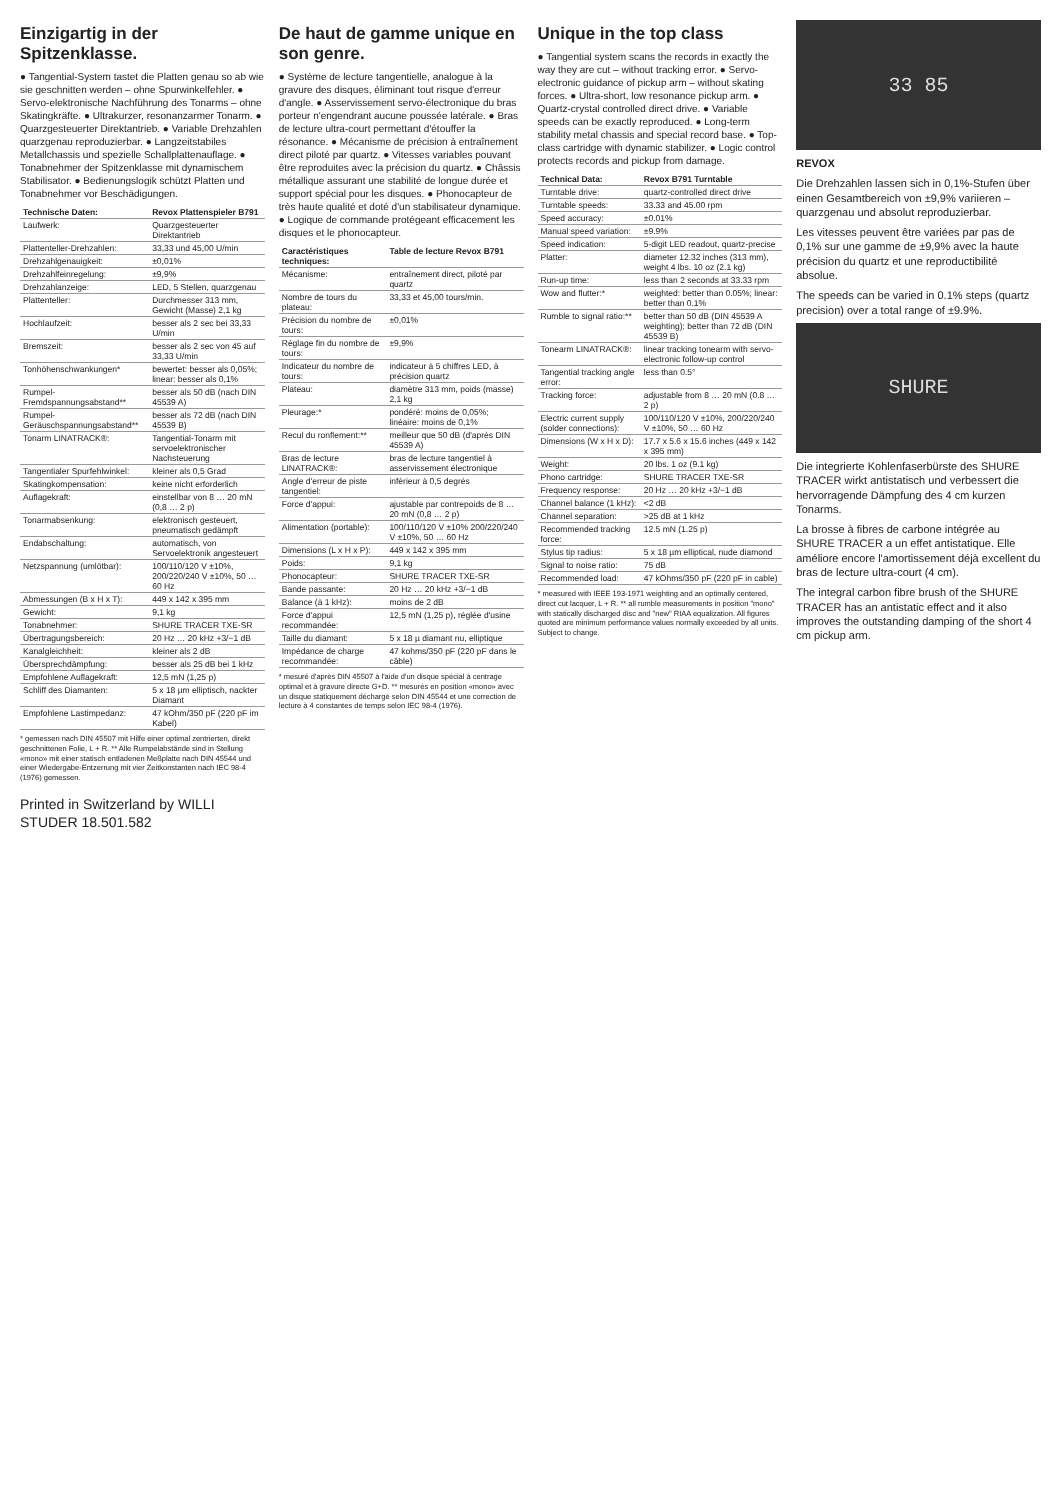Einzigartig in der Spitzenklasse.
● Tangential-System tastet die Platten genau so ab wie sie geschnitten werden – ohne Spurwinkelfehler. ● Servo-elektronische Nachführung des Tonarms – ohne Skatingkräfte. ● Ultrakurzer, resonanzarmer Tonarm. ● Quarzgesteuerter Direktantrieb. ● Variable Drehzahlen quarzgenau reproduzierbar. ● Langzeitstabiles Metallchassis und spezielle Schallplattenauflage. ● Tonabnehmer der Spitzenklasse mit dynamischem Stabilisator. ● Bedienungslogik schützt Platten und Tonabnehmer vor Beschädigungen.
| Technische Daten: | Revox Plattenspieler B791 |
| --- | --- |
| Laufwerk: | Quarzgesteuerter Direktantrieb |
| Plattenteller-Drehzahlen: | 33,33 und 45,00 U/min |
| Drehzahlgenauigkeit: | ±0,01% |
| Drehzahlfeinregelung: | ±9,9% |
| Drehzahlanzeige: | LED, 5 Stellen, quarzgenau |
| Plattenteller: | Durchmesser 313 mm, Gewicht (Masse) 2,1 kg |
| Hochlaufzeit: | besser als 2 sec bei 33,33 U/min |
| Bremszeit: | besser als 2 sec von 45 auf 33,33 U/min |
| Tonhöhenschwankungen* | bewertet: besser als 0,05%; linear: besser als 0,1% |
| Rumpel-Fremdspannungsabstand** | besser als 50 dB (nach DIN 45539 A) |
| Rumpel-Geräuschspannungsabstand** | besser als 72 dB (nach DIN 45539 B) |
| Tonarm LINATRACK®: | Tangential-Tonarm mit servoelektronischer Nachsteuerung |
| Tangentialer Spurfehlwinkel: | kleiner als 0,5 Grad |
| Skatingkompensation: | keine nicht erforderlich |
| Auflagekraft: | einstellbar von 8 … 20 mN (0,8 … 2 p) |
| Tonarmabsenkung: | elektronisch gesteuert, pneumatisch gedämpft |
| Endabschaltung: | automatisch, von Servoelektronik angesteuert |
| Netzspannung (umlötbar): | 100/110/120 V ±10%, 200/220/240 V ±10%, 50 … 60 Hz |
| Abmessungen (B x H x T): | 449 x 142 x 395 mm |
| Gewicht: | 9,1 kg |
| Tonabnehmer: | SHURE TRACER TXE-SR |
| Übertragungsbereich: | 20 Hz … 20 kHz +3/−1 dB |
| Kanalgleichheit: | kleiner als 2 dB |
| Übersprechdämpfung: | besser als 25 dB bei 1 kHz |
| Empfohlene Auflagekraft: | 12,5 mN (1,25 p) |
| Schliff des Diamanten: | 5 x 18 µm elliptisch, nackter Diamant |
| Empfohlene Lastimpedanz: | 47 kOhm/350 pF (220 pF im Kabel) |
* gemessen nach DIN 45507 mit Hilfe einer optimal zentrierten, direkt geschnittenen Folie, L + R. ** Alle Rumpelabstände sind in Stellung «mono» mit einer statisch entladenen Meßplatte nach DIN 45544 und einer Wiedergabe-Entzerrung mit vier Zeitkonstanten nach IEC 98-4 (1976) gemessen.
Printed in Switzerland by WILLI STUDER 18.501.582
De haut de gamme unique en son genre.
● Système de lecture tangentielle, analogue à la gravure des disques, éliminant tout risque d'erreur d'angle. ● Asservissement servo-électronique du bras porteur n'engendrant aucune poussée latérale. ● Bras de lecture ultra-court permettant d'étouffer la résonance. ● Mécanisme de précision à entraînement direct piloté par quartz. ● Vitesses variables pouvant être reproduites avec la précision du quartz. ● Châssis métallique assurant une stabilité de longue durée et support spécial pour les disques. ● Phonocapteur de très haute qualité et doté d'un stabilisateur dynamique. ● Logique de commande protégeant efficacement les disques et le phonocapteur.
| Caractéristiques techniques: | Table de lecture Revox B791 |
| --- | --- |
| Mécanisme: | entraînement direct, piloté par quartz |
| Nombre de tours du plateau: | 33,33 et 45,00 tours/min. |
| Précision du nombre de tours: | ±0,01% |
| Réglage fin du nombre de tours: | ±9,9% |
| Indicateur du nombre de tours: | indicateur à 5 chiffres LED, à précision quartz |
| Plateau: | diamètre 313 mm, poids (masse) 2,1 kg |
| Pleurage:* | pondéré: moins de 0,05%; linéaire: moins de 0,1% |
| Recul du ronflement:** | meilleur que 50 dB (d'après DIN 45539 A) |
| Bras de lecture LINATRACK®: | bras de lecture tangentiel à asservissement électronique |
| Angle d'erreur de piste tangentiel: | inférieur à 0,5 degrés |
| Force d'appui: | ajustable par contrepoids de 8 … 20 mN (0,8 … 2 p) |
| Alimentation (portable): | 100/110/120 V ±10% 200/220/240 V ±10%, 50 … 60 Hz |
| Dimensions (L x H x P): | 449 x 142 x 395 mm |
| Poids: | 9,1 kg |
| Phonocapteur: | SHURE TRACER TXE-SR |
| Bande passante: | 20 Hz … 20 kHz +3/−1 dB |
| Balance (à 1 kHz): | moins de 2 dB |
| Force d'appui recommandée: | 12,5 mN (1,25 p), réglée d'usine |
| Taille du diamant: | 5 x 18 µ diamant nu, elliptique |
| Impédance de charge recommandée: | 47 kohms/350 pF (220 pF dans le câble) |
* mesuré d'après DIN 45507 à l'aide d'un disque spécial à centrage optimal et à gravure directe G+D. ** mesurés en position «mono» avec un disque statiquement déchargé selon DIN 45544 et une correction de lecture à 4 constantes de temps selon IEC 98-4 (1976).
Unique in the top class
● Tangential system scans the records in exactly the way they are cut – without tracking error. ● Servo-electronic guidance of pickup arm – without skating forces. ● Ultra-short, low resonance pickup arm. ● Quartz-crystal controlled direct drive. ● Variable speeds can be exactly reproduced. ● Long-term stability metal chassis and special record base. ● Top-class cartridge with dynamic stabilizer. ● Logic control protects records and pickup from damage.
| Technical Data: | Revox B791 Turntable |
| --- | --- |
| Turntable drive: | quartz-controlled direct drive |
| Turntable speeds: | 33.33 and 45.00 rpm |
| Speed accuracy: | ±0.01% |
| Manual speed variation: | ±9.9% |
| Speed indication: | 5-digit LED readout, quartz-precise |
| Platter: | diameter 12.32 inches (313 mm), weight 4 lbs. 10 oz (2.1 kg) |
| Run-up time: | less than 2 seconds at 33.33 rpm |
| Wow and flutter:* | weighted: better than 0.05%; linear: better than 0.1% |
| Rumble to signal ratio:** | better than 50 dB (DIN 45539 A weighting); better than 72 dB (DIN 45539 B) |
| Tonearm LINATRACK®: | linear tracking tonearm with servo-electronic follow-up control |
| Tangential tracking angle error: | less than 0.5° |
| Tracking force: | adjustable from 8 … 20 mN (0.8 … 2 p) |
| Electric current supply (solder connections): | 100/110/120 V ±10%, 200/220/240 V ±10%, 50 … 60 Hz |
| Dimensions (W x H x D): | 17.7 x 5.6 x 15.6 inches (449 x 142 x 395 mm) |
| Weight: | 20 lbs. 1 oz (9.1 kg) |
| Phono cartridge: | SHURE TRACER TXE-SR |
| Frequency response: | 20 Hz … 20 kHz +3/−1 dB |
| Channel balance (1 kHz): | <2 dB |
| Channel separation: | >25 dB at 1 kHz |
| Recommended tracking force: | 12.5 mN (1.25 p) |
| Stylus tip radius: | 5 x 18 µm elliptical, nude diamond |
| Signal to noise ratio: | 75 dB |
| Recommended load: | 47 kOhms/350 pF (220 pF in cable) |
* measured with IEEE 193-1971 weighting and an optimally centered, direct cut lacquer, L + R. ** all rumble measurements in position "mono" with statically discharged disc and "new" RIAA equalization. All figures quoted are minimum performance values normally exceeded by all units. Subject to change.
33 85
REVOX
Die Drehzahlen lassen sich in 0,1%-Stufen über einen Gesamtbereich von ±9,9% variieren – quarzgenau und absolut reproduzierbar.
Les vitesses peuvent être variées par pas de 0,1% sur une gamme de ±9,9% avec la haute précision du quartz et une reproductibilité absolue.
The speeds can be varied in 0.1% steps (quartz precision) over a total range of ±9.9%.
SHURE
Die integrierte Kohlenfaserbürste des SHURE TRACER wirkt antistatisch und verbessert die hervorragende Dämpfung des 4 cm kurzen Tonarms.
La brosse à fibres de carbone intégrée au SHURE TRACER a un effet antistatique. Elle améliore encore l'amortissement déjà excellent du bras de lecture ultra-court (4 cm).
The integral carbon fibre brush of the SHURE TRACER has an antistatic effect and it also improves the outstanding damping of the short 4 cm pickup arm.